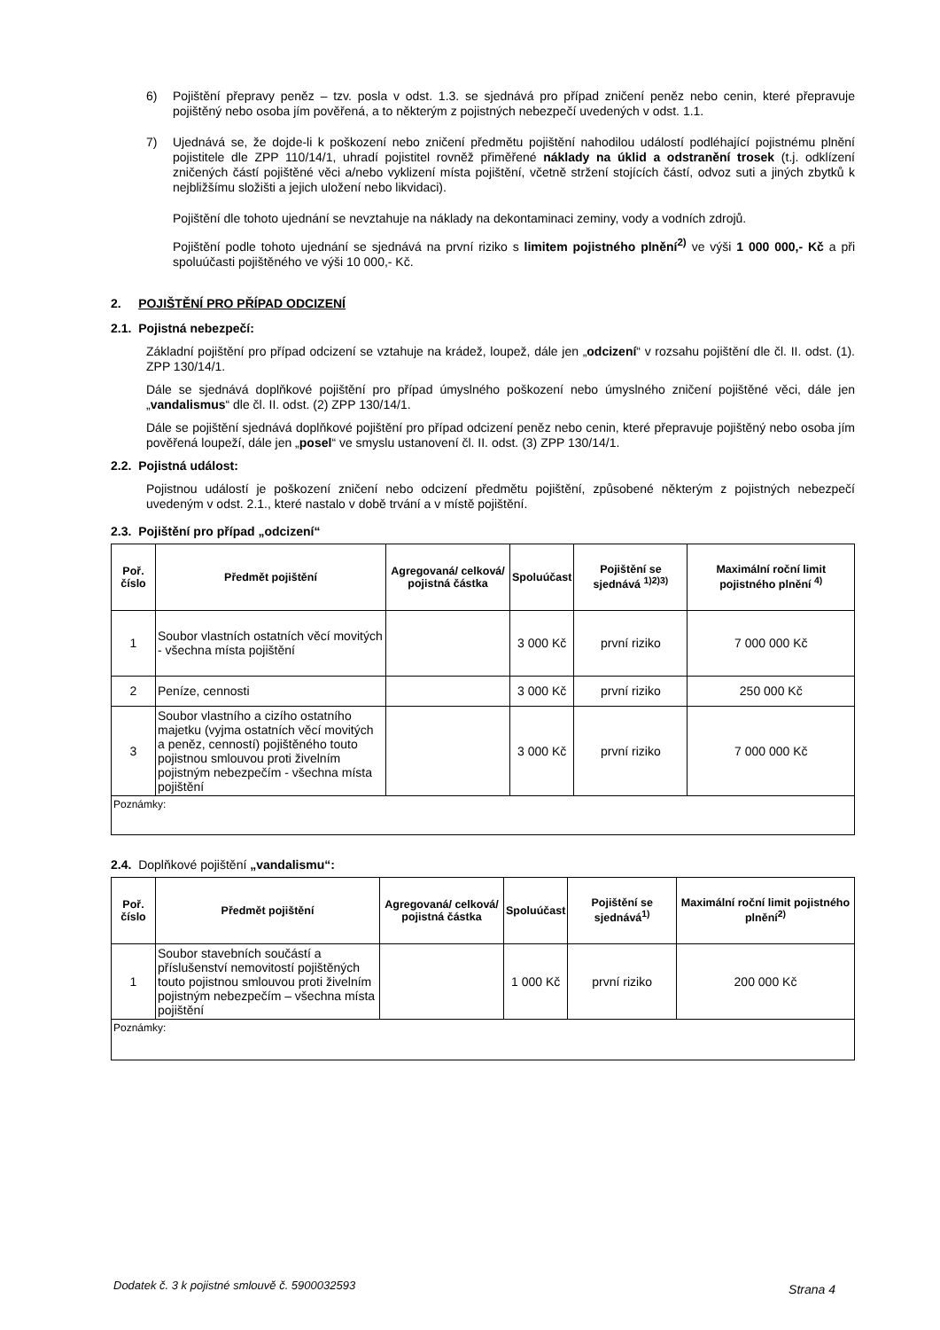6)
Pojištění přepravy peněz – tzv. posla v odst. 1.3. se sjednává pro případ zničení peněz nebo cenin, které přepravuje pojištěný nebo osoba jím pověřená, a to některým z pojistných nebezpečí uvedených v odst. 1.1.
7)
Ujednává se, že dojde-li k poškození nebo zničení předmětu pojištění nahodilou událostí podléhající pojistnému plnění pojistitele dle ZPP 110/14/1, uhradí pojistitel rovněž přiměřené náklady na úklid a odstranění trosek (t.j. odklízení zničených částí pojištěné věci a/nebo vyklizení místa pojištění, včetně stržení stojících částí, odvoz suti a jiných zbytků k nejbližšímu složišti a jejich uložení nebo likvidaci).
Pojištění dle tohoto ujednání se nevztahuje na náklady na dekontaminaci zeminy, vody a vodních zdrojů.
Pojištění podle tohoto ujednání se sjednává na první riziko s limitem pojistného plnění<sup>2)</sup> ve výši 1 000 000,- Kč a při spoluúčasti pojištěného ve výši 10 000,- Kč.
2. POJIŠTĚNÍ PRO PŘÍPAD ODCIZENÍ
2.1. Pojistná nebezpečí:
Základní pojištění pro případ odcizení se vztahuje na krádež, loupež, dále jen „odcizení“ v rozsahu pojištění dle čl. II. odst. (1). ZPP 130/14/1.
Dále se sjednává doplňkové pojištění pro případ úmyslného poškození nebo úmyslného zničení pojištěné věci, dále jen „vandalismus“ dle čl. II. odst. (2) ZPP 130/14/1.
Dále se pojištění sjednává doplňkové pojištění pro případ odcizení peněz nebo cenin, které přepravuje pojištěný nebo osoba jím pověřená loupeží, dále jen „posel“ ve smyslu ustanovení čl. II. odst. (3) ZPP 130/14/1.
2.2. Pojistná událost:
Pojistnou událostí je poškození zničení nebo odcizení předmětu pojištění, způsobené některým z pojistných nebezpečí uvedeným v odst. 2.1., které nastalo v době trvání a v místě pojištění.
2.3. Pojištění pro případ „odcizení“
| Poř. číslo | Předmět pojištění | Agregovaná/ celková/ pojistná částka | Spoluúčast | Pojištění se sjednává <sup>1)2)3)</sup> | Maximální roční limit pojistného plnění <sup>4)</sup> |
| --- | --- | --- | --- | --- | --- |
| 1 | Soubor vlastních ostatních věcí movitých - všechna místa pojištění | | 3 000 Kč | první riziko | 7 000 000 Kč |
| 2 | Peníze, cennosti | | 3 000 Kč | první riziko | 250 000 Kč |
| 3 | Soubor vlastního a cizího ostatního majetku (vyjma ostatních věcí movitých a peněz, cenností) pojištěného touto pojistnou smlouvou proti živelním pojistným nebezpečím - všechna místa pojištění | | 3 000 Kč | první riziko | 7 000 000 Kč |
| Poznámky: | | | | | |
2.4. Doplňkové pojištění „vandalismu“:
| Poř. číslo | Předmět pojištění | Agregovaná/ celková/ pojistná částka | Spoluúčast | Pojištění se sjednává<sup>1)</sup> | Maximální roční limit pojistného plnění<sup>2)</sup> |
| --- | --- | --- | --- | --- | --- |
| 1 | Soubor stavebních součástí a příslušenství nemovitostí pojištěných touto pojistnou smlouvou proti živelním pojistným nebezpečím – všechna místa pojištění | | 1 000 Kč | první riziko | 200 000 Kč |
| Poznámky: | | | | | |
Dodatek č. 3 k pojistné smlouvě č. 5900032593 Strana 4